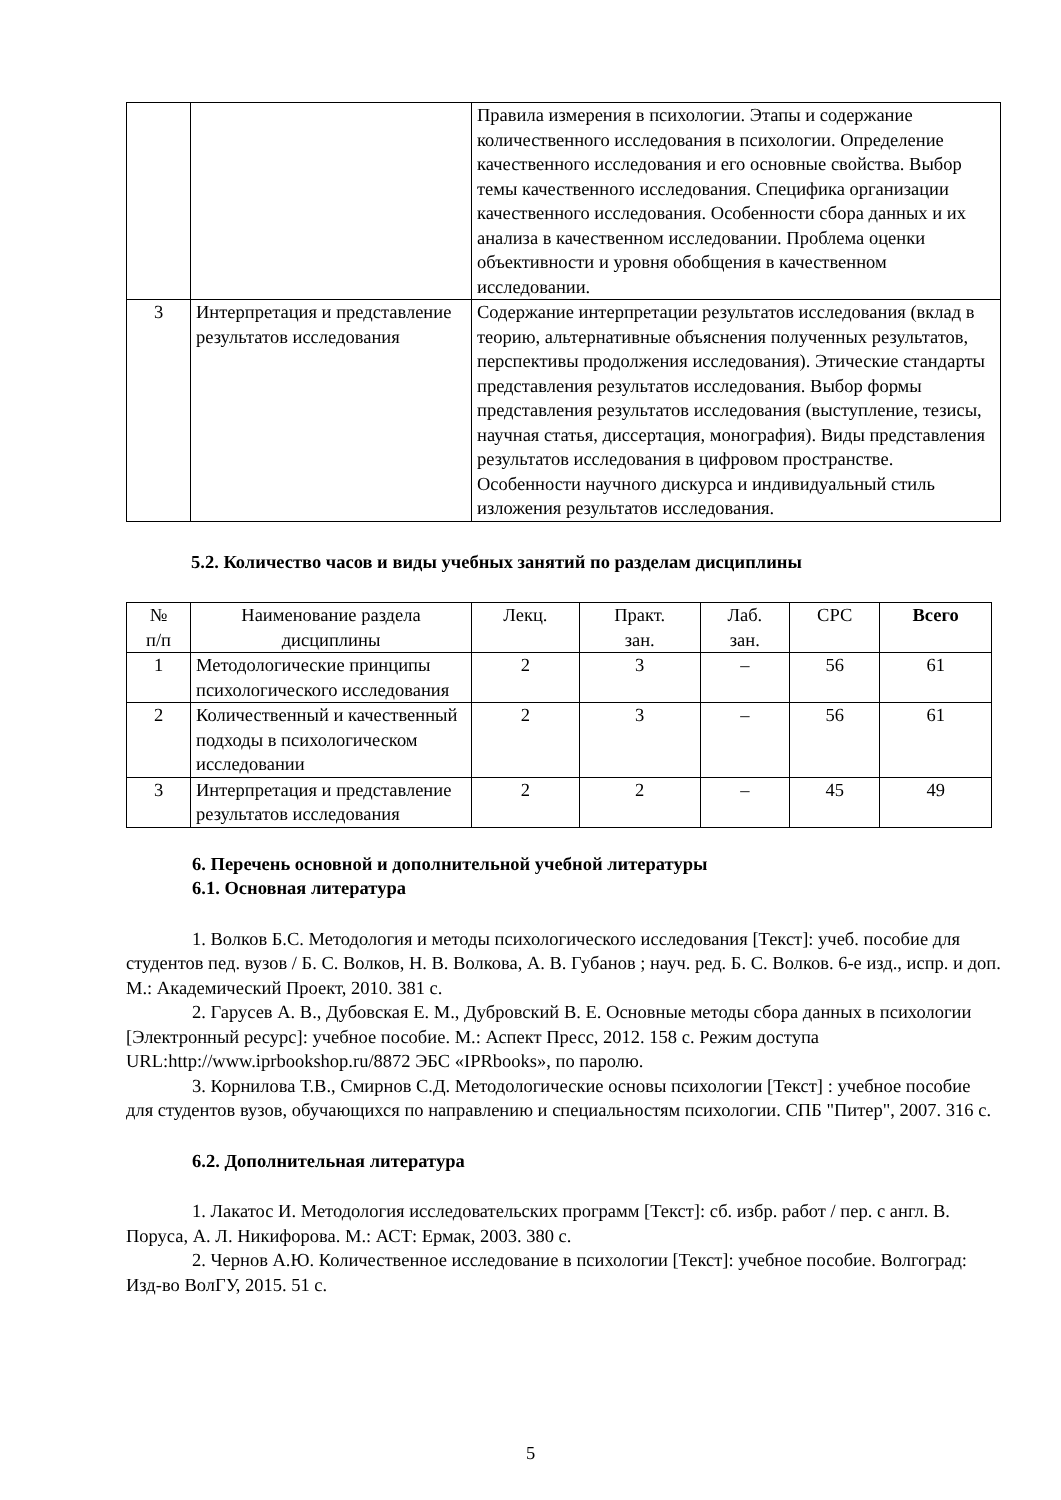| | | Правила измерения в психологии. Этапы и содержание количественного исследования в психологии. Определение качественного исследования и его основные свойства. Выбор темы качественного исследования. Специфика организации качественного исследования. Особенности сбора данных и их анализа в качественном исследовании. Проблема оценки объективности и уровня обобщения в качественном исследовании. |
| 3 | Интерпретация и представление результатов исследования | Содержание интерпретации результатов исследования (вклад в теорию, альтернативные объяснения полученных результатов, перспективы продолжения исследования). Этические стандарты представления результатов исследования. Выбор формы представления результатов исследования (выступление, тезисы, научная статья, диссертация, монография). Виды представления результатов исследования в цифровом пространстве. Особенности научного дискурса и индивидуальный стиль изложения результатов исследования. |
5.2. Количество часов и виды учебных занятий по разделам дисциплины
| № п/п | Наименование раздела дисциплины | Лекц. | Практ. зан. | Лаб. зан. | СРС | Всего |
| --- | --- | --- | --- | --- | --- | --- |
| 1 | Методологические принципы психологического исследования | 2 | 3 | – | 56 | 61 |
| 2 | Количественный и качественный подходы в психологическом исследовании | 2 | 3 | – | 56 | 61 |
| 3 | Интерпретация и представление результатов исследования | 2 | 2 | – | 45 | 49 |
6. Перечень основной и дополнительной учебной литературы
6.1. Основная литература
1. Волков Б.С. Методология и методы психологического исследования [Текст]: учеб. пособие для студентов пед. вузов / Б. С. Волков, Н. В. Волкова, А. В. Губанов ; науч. ред. Б. С. Волков. 6-е изд., испр. и доп. М.: Академический Проект, 2010. 381 с.
2. Гарусев А. В., Дубовская Е. М., Дубровский В. Е. Основные методы сбора данных в психологии [Электронный ресурс]: учебное пособие. М.: Аспект Пресс, 2012. 158 с. Режим доступа URL:http://www.iprbookshop.ru/8872 ЭБС «IPRbooks», по паролю.
3. Корнилова Т.В., Смирнов С.Д. Методологические основы психологии [Текст] : учебное пособие для студентов вузов, обучающихся по направлению и специальностям психологии. СПБ "Питер", 2007. 316 с.
6.2. Дополнительная литература
1. Лакатос И. Методология исследовательских программ [Текст]: сб. избр. работ / пер. с англ. В. Поруса, А. Л. Никифорова. М.: АСТ: Ермак, 2003. 380 с.
2. Чернов А.Ю. Количественное исследование в психологии [Текст]: учебное пособие. Волгоград: Изд-во ВолГУ, 2015. 51 с.
5